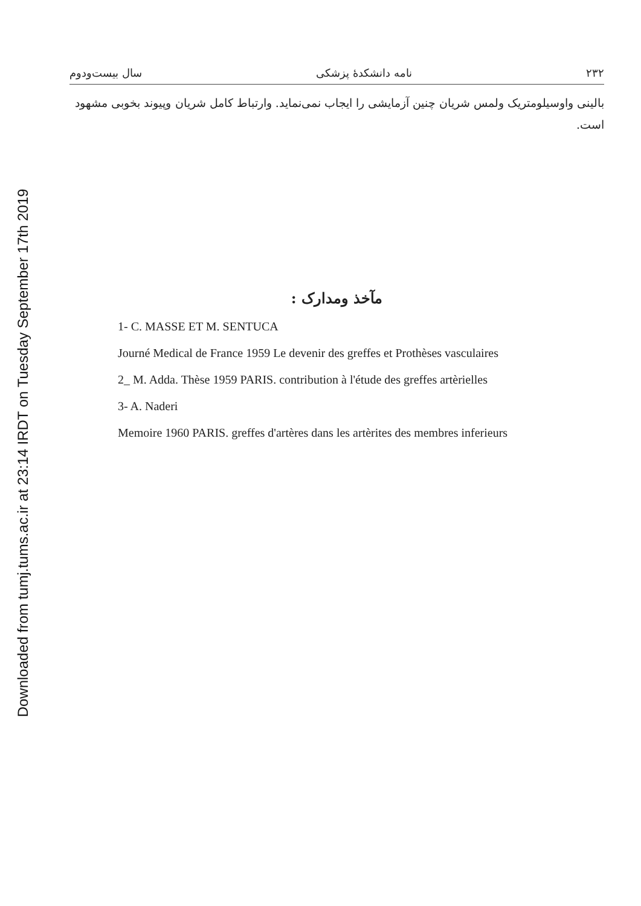Downloaded from tumj.tums.ac.ir at 23:14 IRDT on Tuesday September 17th 2019
۲۳۲ نامه دانشکدهٔ پزشکی سال بیست‌ودوم
بالینی واوسیلومتریک ولمس شریان چنین آزمایشی را ایجاب نمی‌نماید. وارتباط کامل شریان وپیوند بخوبی مشهود است.
مآخذ ومدارک :
1- C. MASSE ET M. SENTUCA
Journé Medical de France 1959 Le devenir des greffes et Prothèses vasculaires
2_ M. Adda. Thèse 1959 PARIS. contribution à l'étude des greffes artèrielles
3- A. Naderi
Memoire 1960 PARIS. greffes d'artères dans les artèrites des membres inferieurs